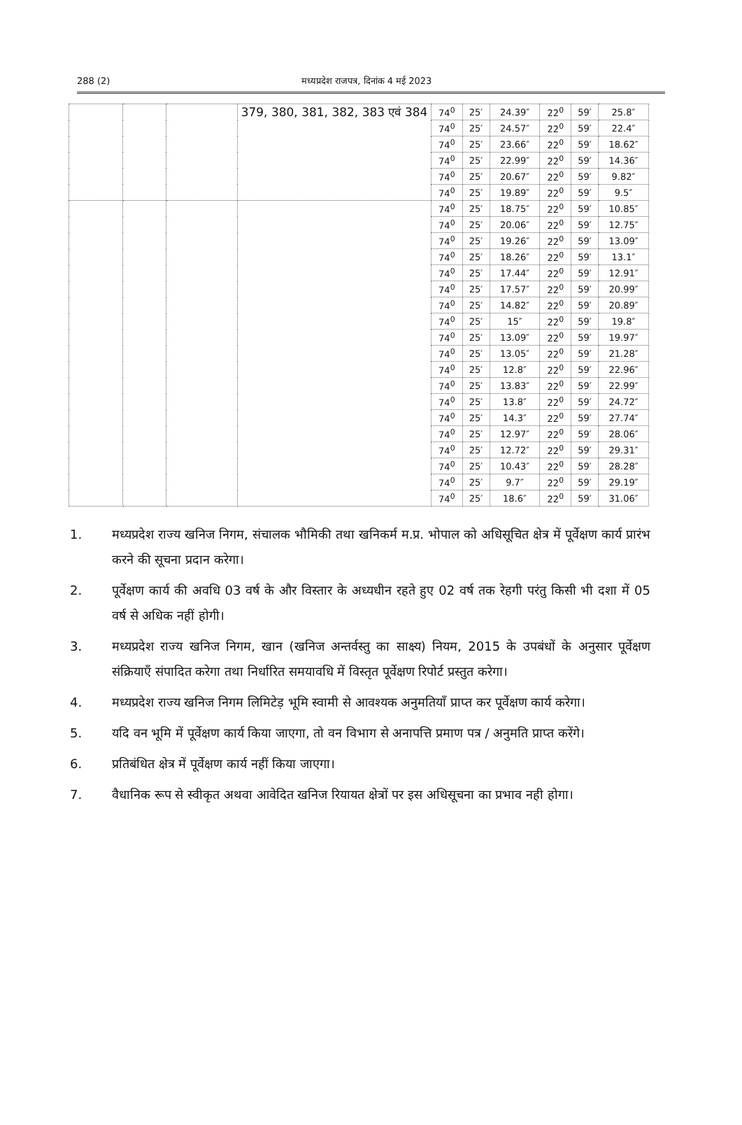288 (2) मध्यप्रदेश राजपत्र, दिनांक 4 मई 2023
| | | | 379, 380, 381, 382, 383 एवं 384 | 74<sup>0</sup> | 25′ | 24.39″ | 22<sup>0</sup> | 59′ | 25.8″ |
| | | | | 74<sup>0</sup> | 25′ | 24.57″ | 22<sup>0</sup> | 59′ | 22.4″ |
| | | | | 74<sup>0</sup> | 25′ | 23.66″ | 22<sup>0</sup> | 59′ | 18.62″ |
| | | | | 74<sup>0</sup> | 25′ | 22.99″ | 22<sup>0</sup> | 59′ | 14.36″ |
| | | | | 74<sup>0</sup> | 25′ | 20.67″ | 22<sup>0</sup> | 59′ | 9.82″ |
| | | | | 74<sup>0</sup> | 25′ | 19.89″ | 22<sup>0</sup> | 59′ | 9.5″ |
| | | | | 74<sup>0</sup> | 25′ | 18.75″ | 22<sup>0</sup> | 59′ | 10.85″ |
| | | | | 74<sup>0</sup> | 25′ | 20.06″ | 22<sup>0</sup> | 59′ | 12.75″ |
| | | | | 74<sup>0</sup> | 25′ | 19.26″ | 22<sup>0</sup> | 59′ | 13.09″ |
| | | | | 74<sup>0</sup> | 25′ | 18.26″ | 22<sup>0</sup> | 59′ | 13.1″ |
| | | | | 74<sup>0</sup> | 25′ | 17.44″ | 22<sup>0</sup> | 59′ | 12.91″ |
| | | | | 74<sup>0</sup> | 25′ | 17.57″ | 22<sup>0</sup> | 59′ | 20.99″ |
| | | | | 74<sup>0</sup> | 25′ | 14.82″ | 22<sup>0</sup> | 59′ | 20.89″ |
| | | | | 74<sup>0</sup> | 25′ | 15″ | 22<sup>0</sup> | 59′ | 19.8″ |
| | | | | 74<sup>0</sup> | 25′ | 13.09″ | 22<sup>0</sup> | 59′ | 19.97″ |
| | | | | 74<sup>0</sup> | 25′ | 13.05″ | 22<sup>0</sup> | 59′ | 21.28″ |
| | | | | 74<sup>0</sup> | 25′ | 12.8″ | 22<sup>0</sup> | 59′ | 22.96″ |
| | | | | 74<sup>0</sup> | 25′ | 13.83″ | 22<sup>0</sup> | 59′ | 22.99″ |
| | | | | 74<sup>0</sup> | 25′ | 13.8″ | 22<sup>0</sup> | 59′ | 24.72″ |
| | | | | 74<sup>0</sup> | 25′ | 14.3″ | 22<sup>0</sup> | 59′ | 27.74″ |
| | | | | 74<sup>0</sup> | 25′ | 12.97″ | 22<sup>0</sup> | 59′ | 28.06″ |
| | | | | 74<sup>0</sup> | 25′ | 12.72″ | 22<sup>0</sup> | 59′ | 29.31″ |
| | | | | 74<sup>0</sup> | 25′ | 10.43″ | 22<sup>0</sup> | 59′ | 28.28″ |
| | | | | 74<sup>0</sup> | 25′ | 9.7″ | 22<sup>0</sup> | 59′ | 29.19″ |
| | | | | 74<sup>0</sup> | 25′ | 18.6″ | 22<sup>0</sup> | 59′ | 31.06″ |
1. मध्यप्रदेश राज्य खनिज निगम, संचालक भौमिकी तथा खनिकर्म म.प्र. भोपाल को अधिसूचित क्षेत्र में पूर्वेक्षण कार्य प्रारंभ करने की सूचना प्रदान करेगा।
2. पूर्वेक्षण कार्य की अवधि 03 वर्ष के और विस्तार के अध्यधीन रहते हुए 02 वर्ष तक रेहगी परंतु किसी भी दशा में 05 वर्ष से अधिक नहीं होगी।
3. मध्यप्रदेश राज्य खनिज निगम, खान (खनिज अन्तर्वस्तु का साक्ष्य) नियम, 2015 के उपबंधों के अनुसार पूर्वेक्षण संक्रियाएँ संपादित करेगा तथा निर्धारित समयावधि में विस्तृत पूर्वेक्षण रिपोर्ट प्रस्तुत करेगा।
4. मध्यप्रदेश राज्य खनिज निगम लिमिटेड़ भूमि स्वामी से आवश्यक अनुमतियाँ प्राप्त कर पूर्वेक्षण कार्य करेगा।
5. यदि वन भूमि में पूर्वेक्षण कार्य किया जाएगा, तो वन विभाग से अनापत्ति प्रमाण पत्र / अनुमति प्राप्त करेंगे।
6. प्रतिबंधित क्षेत्र में पूर्वेक्षण कार्य नहीं किया जाएगा।
7. वैधानिक रूप से स्वीकृत अथवा आवेदित खनिज रियायत क्षेत्रों पर इस अधिसूचना का प्रभाव नही होगा।